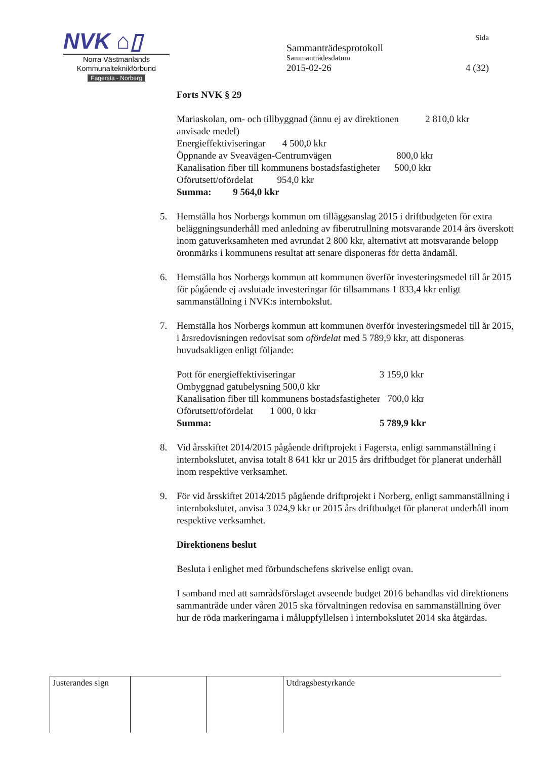NVK ⌂▯
Norra Västmanlands
Kommunalteknikförbund
Fagersta - Norberg
Sida
Sammanträdesprotokoll
Sammanträdesdatum
2015-02-26 4 (32)
Forts NVK § 29
Mariaskolan, om- och tillbyggnad (ännu ej av direktionen 2 810,0 kkr
anvisade medel)
Energieffektiviseringar 4 500,0 kkr
Öppnande av Sveavägen-Centrumvägen 800,0 kkr
Kanalisation fiber till kommunens bostadsfastigheter 500,0 kkr
Oförutsett/ofördelat 954,0 kkr
Summa: 9 564,0 kkr
5. Hemställa hos Norbergs kommun om tilläggsanslag 2015 i driftbudgeten för extra beläggningsunderhåll med anledning av fiberutrullning motsvarande 2014 års överskott inom gatuverksamheten med avrundat 2 800 kkr, alternativt att motsvarande belopp öronmärks i kommunens resultat att senare disponeras för detta ändamål.
6. Hemställa hos Norbergs kommun att kommunen överför investeringsmedel till år 2015 för pågående ej avslutade investeringar för tillsammans 1 833,4 kkr enligt sammanställning i NVK:s internbokslut.
7. Hemställa hos Norbergs kommun att kommunen överför investeringsmedel till år 2015, i årsredovisningen redovisat som ofördelat med 5 789,9 kkr, att disponeras huvudsakligen enligt följande:
Pott för energieffektiviseringar 3 159,0 kkr
Ombyggnad gatubelysning 500,0 kkr
Kanalisation fiber till kommunens bostadsfastigheter 700,0 kkr
Oförutsett/ofördelat 1 000, 0 kkr
Summa: 5 789,9 kkr
8. Vid årsskiftet 2014/2015 pågående driftprojekt i Fagersta, enligt sammanställning i internbokslutet, anvisa totalt 8 641 kkr ur 2015 års driftbudget för planerat underhåll inom respektive verksamhet.
9. För vid årsskiftet 2014/2015 pågående driftprojekt i Norberg, enligt sammanställning i internbokslutet, anvisa 3 024,9 kkr ur 2015 års driftbudget för planerat underhåll inom respektive verksamhet.
Direktionens beslut
Besluta i enlighet med förbundschefens skrivelse enligt ovan.
I samband med att samrådsförslaget avseende budget 2016 behandlas vid direktionens sammanträde under våren 2015 ska förvaltningen redovisa en sammanställning över hur de röda markeringarna i måluppfyllelsen i internbokslutet 2014 ska åtgärdas.
| Justerandes sign | | | Utdragsbestyrkande |